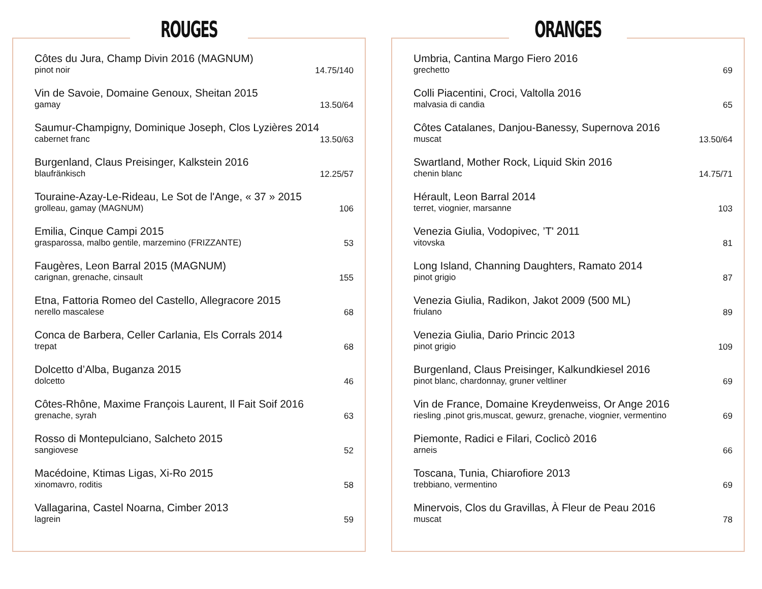ROUGES
Côtes du Jura, Champ Divin 2016 (MAGNUM)
pinot noir
14.75/140
Vin de Savoie, Domaine Genoux, Sheitan 2015
gamay
13.50/64
Saumur-Champigny, Dominique Joseph, Clos Lyzières 2014
cabernet franc
13.50/63
Burgenland, Claus Preisinger, Kalkstein 2016
blaufränkisch
12.25/57
Touraine-Azay-Le-Rideau, Le Sot de l'Ange, « 37 » 2015
grolleau, gamay (MAGNUM)
106
Emilia, Cinque Campi 2015
grasparossa, malbo gentile, marzemino (FRIZZANTE)
53
Faugères, Leon Barral 2015 (MAGNUM)
carignan, grenache, cinsault
155
Etna, Fattoria Romeo del Castello, Allegracore 2015
nerello mascalese
68
Conca de Barbera, Celler Carlania, Els Corrals 2014
trepat
68
Dolcetto d’Alba, Buganza 2015
dolcetto
46
Côtes-Rhône, Maxime François Laurent, Il Fait Soif 2016
grenache, syrah
63
Rosso di Montepulciano, Salcheto 2015
sangiovese
52
Macédoine, Ktimas Ligas, Xi-Ro 2015
xinomavro, roditis
58
Vallagarina, Castel Noarna, Cimber 2013
lagrein
59
ORANGES
Umbria, Cantina Margo Fiero 2016
grechetto
69
Colli Piacentini, Croci, Valtolla 2016
malvasia di candia
65
Côtes Catalanes, Danjou-Banessy, Supernova 2016
muscat
13.50/64
Swartland, Mother Rock, Liquid Skin 2016
chenin blanc
14.75/71
Hérault, Leon Barral 2014
terret, viognier, marsanne
103
Venezia Giulia, Vodopivec, ’T' 2011
vitovska
81
Long Island, Channing Daughters, Ramato 2014
pinot grigio
87
Venezia Giulia, Radikon, Jakot 2009 (500 ML)
friulano
89
Venezia Giulia, Dario Princic 2013
pinot grigio
109
Burgenland, Claus Preisinger, Kalkundkiesel 2016
pinot blanc, chardonnay, gruner veltliner
69
Vin de France, Domaine Kreydenweiss, Or Ange 2016
riesling ,pinot gris,muscat, gewurz, grenache, viognier, vermentino
69
Piemonte, Radici e Filari, Coclicò 2016
arneis
66
Toscana, Tunia, Chiarofiore 2013
trebbiano, vermentino
69
Minervois, Clos du Gravillas, À Fleur de Peau 2016
muscat
78